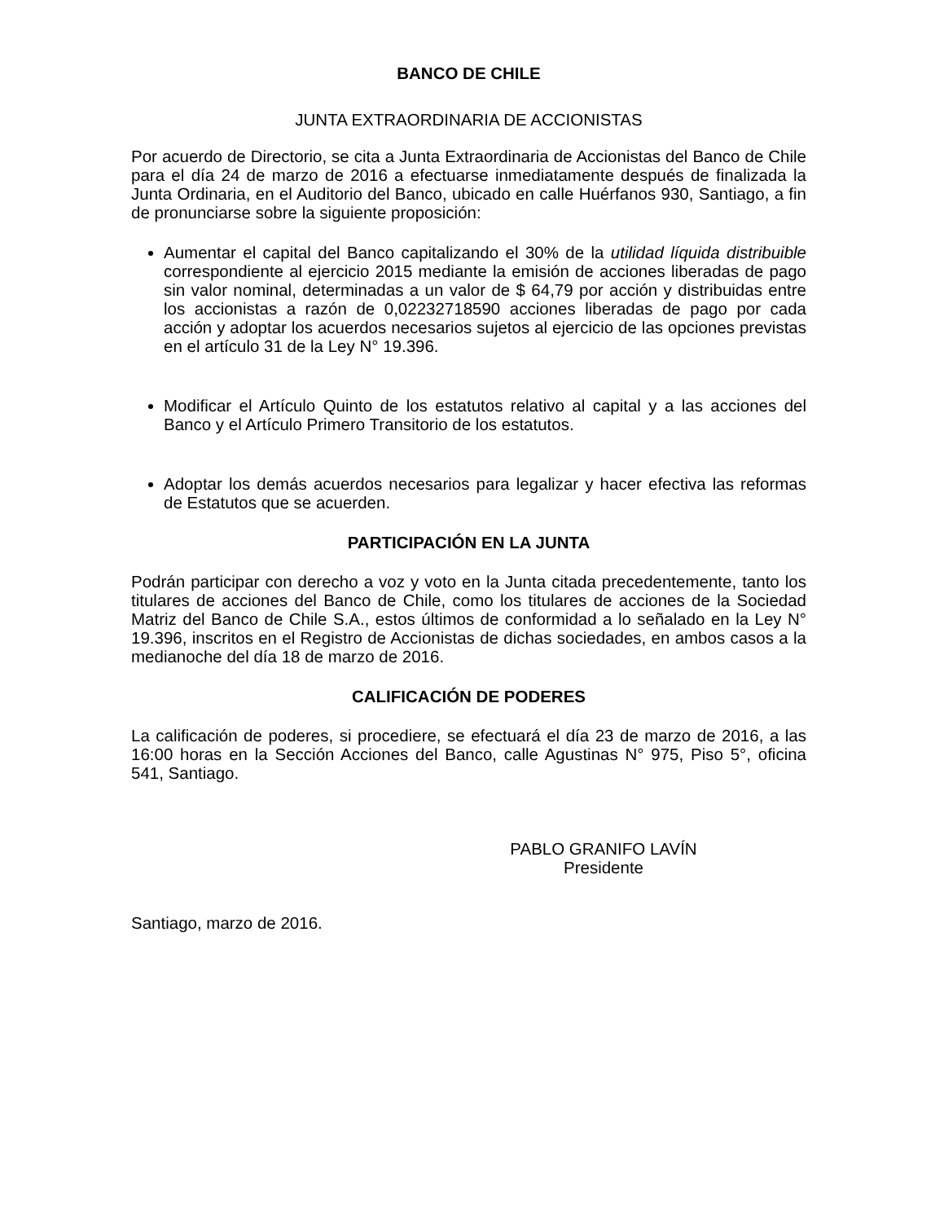BANCO DE CHILE
JUNTA EXTRAORDINARIA DE ACCIONISTAS
Por acuerdo de Directorio, se cita a Junta Extraordinaria de Accionistas del Banco de Chile para el día 24 de marzo de 2016 a efectuarse inmediatamente después de finalizada la Junta Ordinaria, en el Auditorio del Banco, ubicado en calle Huérfanos 930, Santiago, a fin de pronunciarse sobre la siguiente proposición:
Aumentar el capital del Banco capitalizando el 30% de la utilidad líquida distribuible correspondiente al ejercicio 2015 mediante la emisión de acciones liberadas de pago sin valor nominal, determinadas a un valor de $ 64,79 por acción y distribuidas entre los accionistas a razón de 0,02232718590 acciones liberadas de pago por cada acción y adoptar los acuerdos necesarios sujetos al ejercicio de las opciones previstas en el artículo 31 de la Ley N° 19.396.
Modificar el Artículo Quinto de los estatutos relativo al capital y a las acciones del Banco y el Artículo Primero Transitorio de los estatutos.
Adoptar los demás acuerdos necesarios para legalizar y hacer efectiva las reformas de Estatutos que se acuerden.
PARTICIPACIÓN EN LA JUNTA
Podrán participar con derecho a voz y voto en la Junta citada precedentemente, tanto los titulares de acciones del Banco de Chile, como los titulares de acciones de la Sociedad Matriz del Banco de Chile S.A., estos últimos de conformidad a lo señalado en la Ley N° 19.396, inscritos en el Registro de Accionistas de dichas sociedades, en ambos casos a la medianoche del día 18 de marzo de 2016.
CALIFICACIÓN DE PODERES
La calificación de poderes, si procediere, se efectuará el día 23 de marzo de 2016, a las 16:00 horas en la Sección Acciones del Banco, calle Agustinas N° 975, Piso 5°, oficina 541, Santiago.
PABLO GRANIFO LAVÍN
Presidente
Santiago, marzo de 2016.